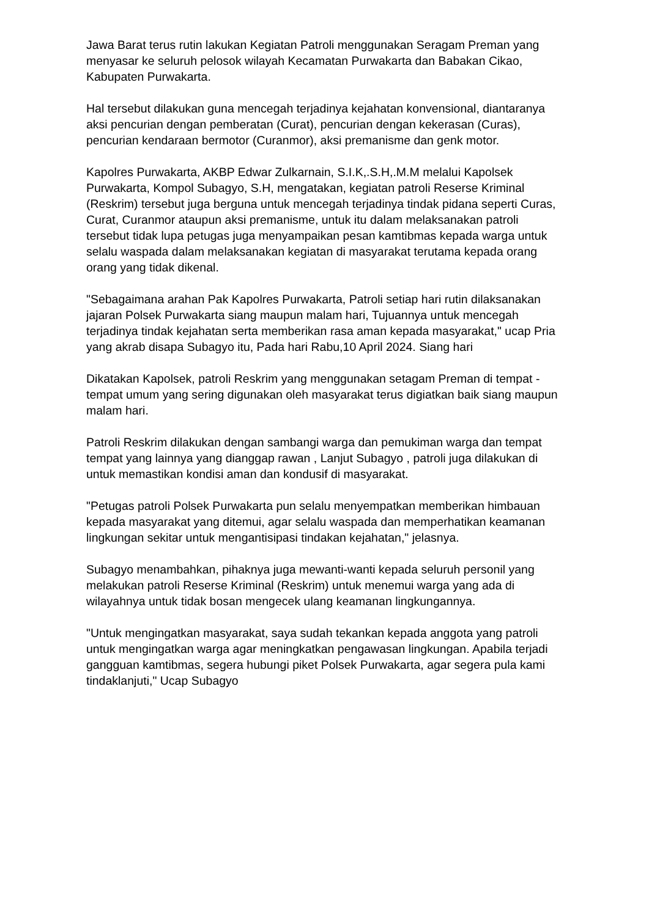Jawa Barat terus rutin lakukan Kegiatan Patroli menggunakan Seragam Preman yang menyasar ke seluruh pelosok wilayah Kecamatan Purwakarta dan Babakan Cikao, Kabupaten Purwakarta.
Hal tersebut dilakukan guna mencegah terjadinya kejahatan konvensional, diantaranya aksi pencurian dengan pemberatan (Curat), pencurian dengan kekerasan (Curas), pencurian kendaraan bermotor (Curanmor), aksi premanisme dan genk motor.
Kapolres Purwakarta, AKBP Edwar Zulkarnain, S.I.K,.S.H,.M.M melalui Kapolsek Purwakarta, Kompol Subagyo, S.H, mengatakan, kegiatan patroli Reserse Kriminal (Reskrim) tersebut juga berguna untuk mencegah terjadinya tindak pidana seperti Curas, Curat, Curanmor ataupun aksi premanisme, untuk itu dalam melaksanakan patroli tersebut tidak lupa petugas juga menyampaikan pesan kamtibmas kepada warga untuk selalu waspada dalam melaksanakan kegiatan di masyarakat terutama kepada orang orang yang tidak dikenal.
"Sebagaimana arahan Pak Kapolres Purwakarta, Patroli setiap hari rutin dilaksanakan jajaran Polsek Purwakarta siang maupun malam hari, Tujuannya untuk mencegah terjadinya tindak kejahatan serta memberikan rasa aman kepada masyarakat," ucap Pria yang akrab disapa Subagyo itu, Pada hari Rabu,10 April 2024. Siang hari
Dikatakan Kapolsek, patroli Reskrim yang menggunakan setagam Preman di tempat - tempat umum yang sering digunakan oleh masyarakat terus digiatkan baik siang maupun malam hari.
Patroli Reskrim dilakukan dengan sambangi warga dan pemukiman warga dan tempat tempat yang lainnya yang dianggap rawan , Lanjut Subagyo , patroli juga dilakukan di untuk memastikan kondisi aman dan kondusif di masyarakat.
"Petugas patroli Polsek Purwakarta pun selalu menyempatkan memberikan himbauan kepada masyarakat yang ditemui, agar selalu waspada dan memperhatikan keamanan lingkungan sekitar untuk mengantisipasi tindakan kejahatan," jelasnya.
Subagyo menambahkan, pihaknya juga mewanti-wanti kepada seluruh personil yang melakukan patroli Reserse Kriminal (Reskrim) untuk menemui warga yang ada di wilayahnya untuk tidak bosan mengecek ulang keamanan lingkungannya.
"Untuk mengingatkan masyarakat, saya sudah tekankan kepada anggota yang patroli untuk mengingatkan warga agar meningkatkan pengawasan lingkungan. Apabila terjadi gangguan kamtibmas, segera hubungi piket Polsek Purwakarta, agar segera pula kami tindaklanjuti," Ucap Subagyo